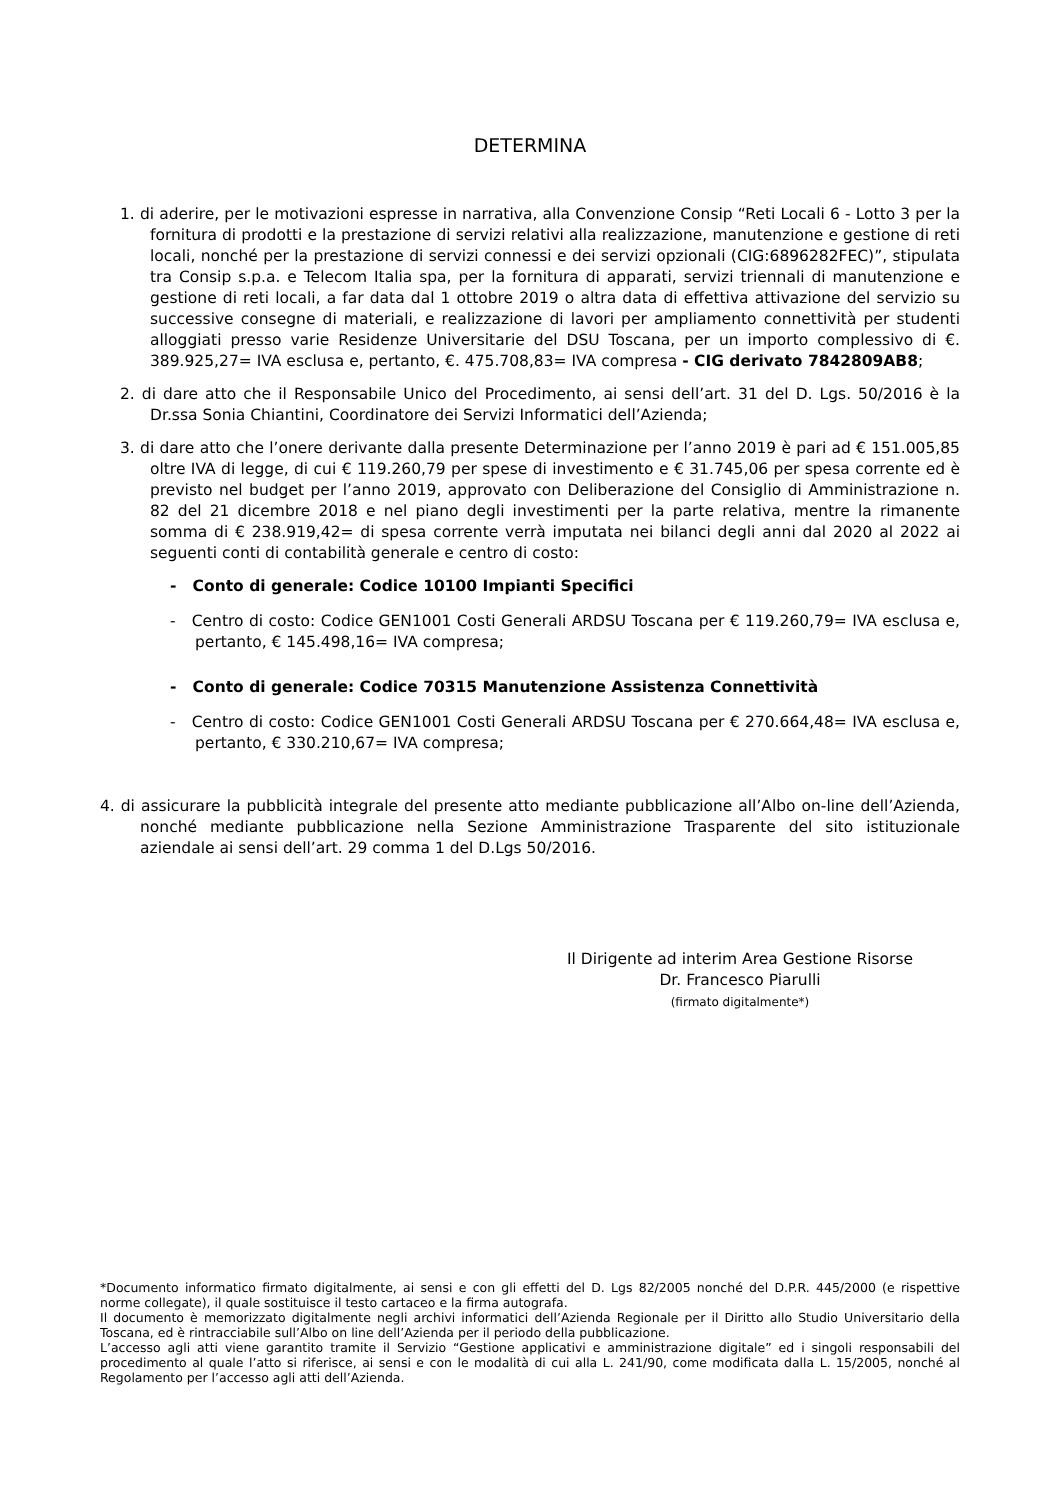DETERMINA
1. di aderire, per le motivazioni espresse in narrativa, alla Convenzione Consip “Reti Locali 6 - Lotto 3 per la fornitura di prodotti e la prestazione di servizi relativi alla realizzazione, manutenzione e gestione di reti locali, nonché per la prestazione di servizi connessi e dei servizi opzionali (CIG:6896282FEC)”, stipulata tra Consip s.p.a. e Telecom Italia spa, per la fornitura di apparati, servizi triennali di manutenzione e gestione di reti locali, a far data dal 1 ottobre 2019 o altra data di effettiva attivazione del servizio su successive consegne di materiali, e realizzazione di lavori per ampliamento connettività per studenti alloggiati presso varie Residenze Universitarie del DSU Toscana, per un importo complessivo di €. 389.925,27= IVA esclusa e, pertanto, €. 475.708,83= IVA compresa - CIG derivato 7842809AB8;
2. di dare atto che il Responsabile Unico del Procedimento, ai sensi dell’art. 31 del D. Lgs. 50/2016 è la Dr.ssa Sonia Chiantini, Coordinatore dei Servizi Informatici dell’Azienda;
3. di dare atto che l’onere derivante dalla presente Determinazione per l’anno 2019 è pari ad € 151.005,85 oltre IVA di legge, di cui € 119.260,79 per spese di investimento e € 31.745,06 per spesa corrente ed è previsto nel budget per l’anno 2019, approvato con Deliberazione del Consiglio di Amministrazione n. 82 del 21 dicembre 2018 e nel piano degli investimenti per la parte relativa, mentre la rimanente somma di € 238.919,42= di spesa corrente verrà imputata nei bilanci degli anni dal 2020 al 2022 ai seguenti conti di contabilità generale e centro di costo:
- Conto di generale: Codice 10100 Impianti Specifici
- Centro di costo: Codice GEN1001 Costi Generali ARDSU Toscana per € 119.260,79= IVA esclusa e, pertanto, € 145.498,16= IVA compresa;
- Conto di generale: Codice 70315 Manutenzione Assistenza Connettività
- Centro di costo: Codice GEN1001 Costi Generali ARDSU Toscana per € 270.664,48= IVA esclusa e, pertanto, € 330.210,67= IVA compresa;
4. di assicurare la pubblicità integrale del presente atto mediante pubblicazione all’Albo on-line dell’Azienda, nonché mediante pubblicazione nella Sezione Amministrazione Trasparente del sito istituzionale aziendale ai sensi dell’art. 29 comma 1 del D.Lgs 50/2016.
Il Dirigente ad interim Area Gestione Risorse
Dr. Francesco Piarulli
(firmato digitalmente*)
*Documento informatico firmato digitalmente, ai sensi e con gli effetti del D. Lgs 82/2005 nonché del D.P.R. 445/2000 (e rispettive norme collegate), il quale sostituisce il testo cartaceo e la firma autografa.
Il documento è memorizzato digitalmente negli archivi informatici dell’Azienda Regionale per il Diritto allo Studio Universitario della Toscana, ed è rintracciabile sull’Albo on line dell’Azienda per il periodo della pubblicazione.
L’accesso agli atti viene garantito tramite il Servizio “Gestione applicativi e amministrazione digitale” ed i singoli responsabili del procedimento al quale l’atto si riferisce, ai sensi e con le modalità di cui alla L. 241/90, come modificata dalla L. 15/2005, nonché al Regolamento per l’accesso agli atti dell’Azienda.